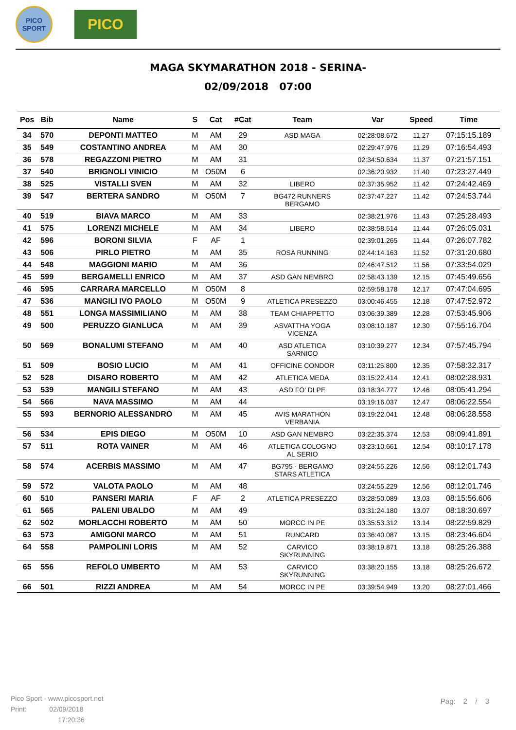PICO
SPORT
PICO
MAGA SKYMARATHON 2018 - SERINA-
02/09/2018 07:00
| Pos | Bib | Name | S | Cat | #Cat | Team | Var | Speed | Time |
| --- | --- | --- | --- | --- | --- | --- | --- | --- | --- |
| 34 | 570 | DEPONTI MATTEO | M | AM | 29 | ASD MAGA | 02:28:08.672 | 11.27 | 07:15:15.189 |
| 35 | 549 | COSTANTINO ANDREA | M | AM | 30 | | 02:29:47.976 | 11.29 | 07:16:54.493 |
| 36 | 578 | REGAZZONI PIETRO | M | AM | 31 | | 02:34:50.634 | 11.37 | 07:21:57.151 |
| 37 | 540 | BRIGNOLI VINICIO | M | O50M | 6 | | 02:36:20.932 | 11.40 | 07:23:27.449 |
| 38 | 525 | VISTALLI SVEN | M | AM | 32 | LIBERO | 02:37:35.952 | 11.42 | 07:24:42.469 |
| 39 | 547 | BERTERA SANDRO | M | O50M | 7 | BG472 RUNNERS BERGAMO | 02:37:47.227 | 11.42 | 07:24:53.744 |
| 40 | 519 | BIAVA MARCO | M | AM | 33 | | 02:38:21.976 | 11.43 | 07:25:28.493 |
| 41 | 575 | LORENZI MICHELE | M | AM | 34 | LIBERO | 02:38:58.514 | 11.44 | 07:26:05.031 |
| 42 | 596 | BORONI SILVIA | F | AF | 1 | | 02:39:01.265 | 11.44 | 07:26:07.782 |
| 43 | 506 | PIRLO PIETRO | M | AM | 35 | ROSA RUNNING | 02:44:14.163 | 11.52 | 07:31:20.680 |
| 44 | 548 | MAGGIONI MARIO | M | AM | 36 | | 02:46:47.512 | 11.56 | 07:33:54.029 |
| 45 | 599 | BERGAMELLI ENRICO | M | AM | 37 | ASD GAN NEMBRO | 02:58:43.139 | 12.15 | 07:45:49.656 |
| 46 | 595 | CARRARA MARCELLO | M | O50M | 8 | | 02:59:58.178 | 12.17 | 07:47:04.695 |
| 47 | 536 | MANGILI IVO PAOLO | M | O50M | 9 | ATLETICA PRESEZZO | 03:00:46.455 | 12.18 | 07:47:52.972 |
| 48 | 551 | LONGA MASSIMILIANO | M | AM | 38 | TEAM CHIAPPETTO | 03:06:39.389 | 12.28 | 07:53:45.906 |
| 49 | 500 | PERUZZO GIANLUCA | M | AM | 39 | ASVATTHA YOGA VICENZA | 03:08:10.187 | 12.30 | 07:55:16.704 |
| 50 | 569 | BONALUMI STEFANO | M | AM | 40 | ASD ATLETICA SARNICO | 03:10:39.277 | 12.34 | 07:57:45.794 |
| 51 | 509 | BOSIO LUCIO | M | AM | 41 | OFFICINE CONDOR | 03:11:25.800 | 12.35 | 07:58:32.317 |
| 52 | 528 | DISARO ROBERTO | M | AM | 42 | ATLETICA MEDA | 03:15:22.414 | 12.41 | 08:02:28.931 |
| 53 | 539 | MANGILI STEFANO | M | AM | 43 | ASD FO' DI PE | 03:18:34.777 | 12.46 | 08:05:41.294 |
| 54 | 566 | NAVA MASSIMO | M | AM | 44 | | 03:19:16.037 | 12.47 | 08:06:22.554 |
| 55 | 593 | BERNORIO ALESSANDRO | M | AM | 45 | AVIS MARATHON VERBANIA | 03:19:22.041 | 12.48 | 08:06:28.558 |
| 56 | 534 | EPIS DIEGO | M | O50M | 10 | ASD GAN NEMBRO | 03:22:35.374 | 12.53 | 08:09:41.891 |
| 57 | 511 | ROTA VAINER | M | AM | 46 | ATLETICA COLOGNO AL SERIO | 03:23:10.661 | 12.54 | 08:10:17.178 |
| 58 | 574 | ACERBIS MASSIMO | M | AM | 47 | BG795 - BERGAMO STARS ATLETICA | 03:24:55.226 | 12.56 | 08:12:01.743 |
| 59 | 572 | VALOTA PAOLO | M | AM | 48 | | 03:24:55.229 | 12.56 | 08:12:01.746 |
| 60 | 510 | PANSERI MARIA | F | AF | 2 | ATLETICA PRESEZZO | 03:28:50.089 | 13.03 | 08:15:56.606 |
| 61 | 565 | PALENI UBALDO | M | AM | 49 | | 03:31:24.180 | 13.07 | 08:18:30.697 |
| 62 | 502 | MORLACCHI ROBERTO | M | AM | 50 | MORCC IN PE | 03:35:53.312 | 13.14 | 08:22:59.829 |
| 63 | 573 | AMIGONI MARCO | M | AM | 51 | RUNCARD | 03:36:40.087 | 13.15 | 08:23:46.604 |
| 64 | 558 | PAMPOLINI LORIS | M | AM | 52 | CARVICO SKYRUNNING | 03:38:19.871 | 13.18 | 08:25:26.388 |
| 65 | 556 | REFOLO UMBERTO | M | AM | 53 | CARVICO SKYRUNNING | 03:38:20.155 | 13.18 | 08:25:26.672 |
| 66 | 501 | RIZZI ANDREA | M | AM | 54 | MORCC IN PE | 03:39:54.949 | 13.20 | 08:27:01.466 |
Pico Sport - www.picosport.net
Print: 02/09/2018
17:20:36
Pag: 2 / 3